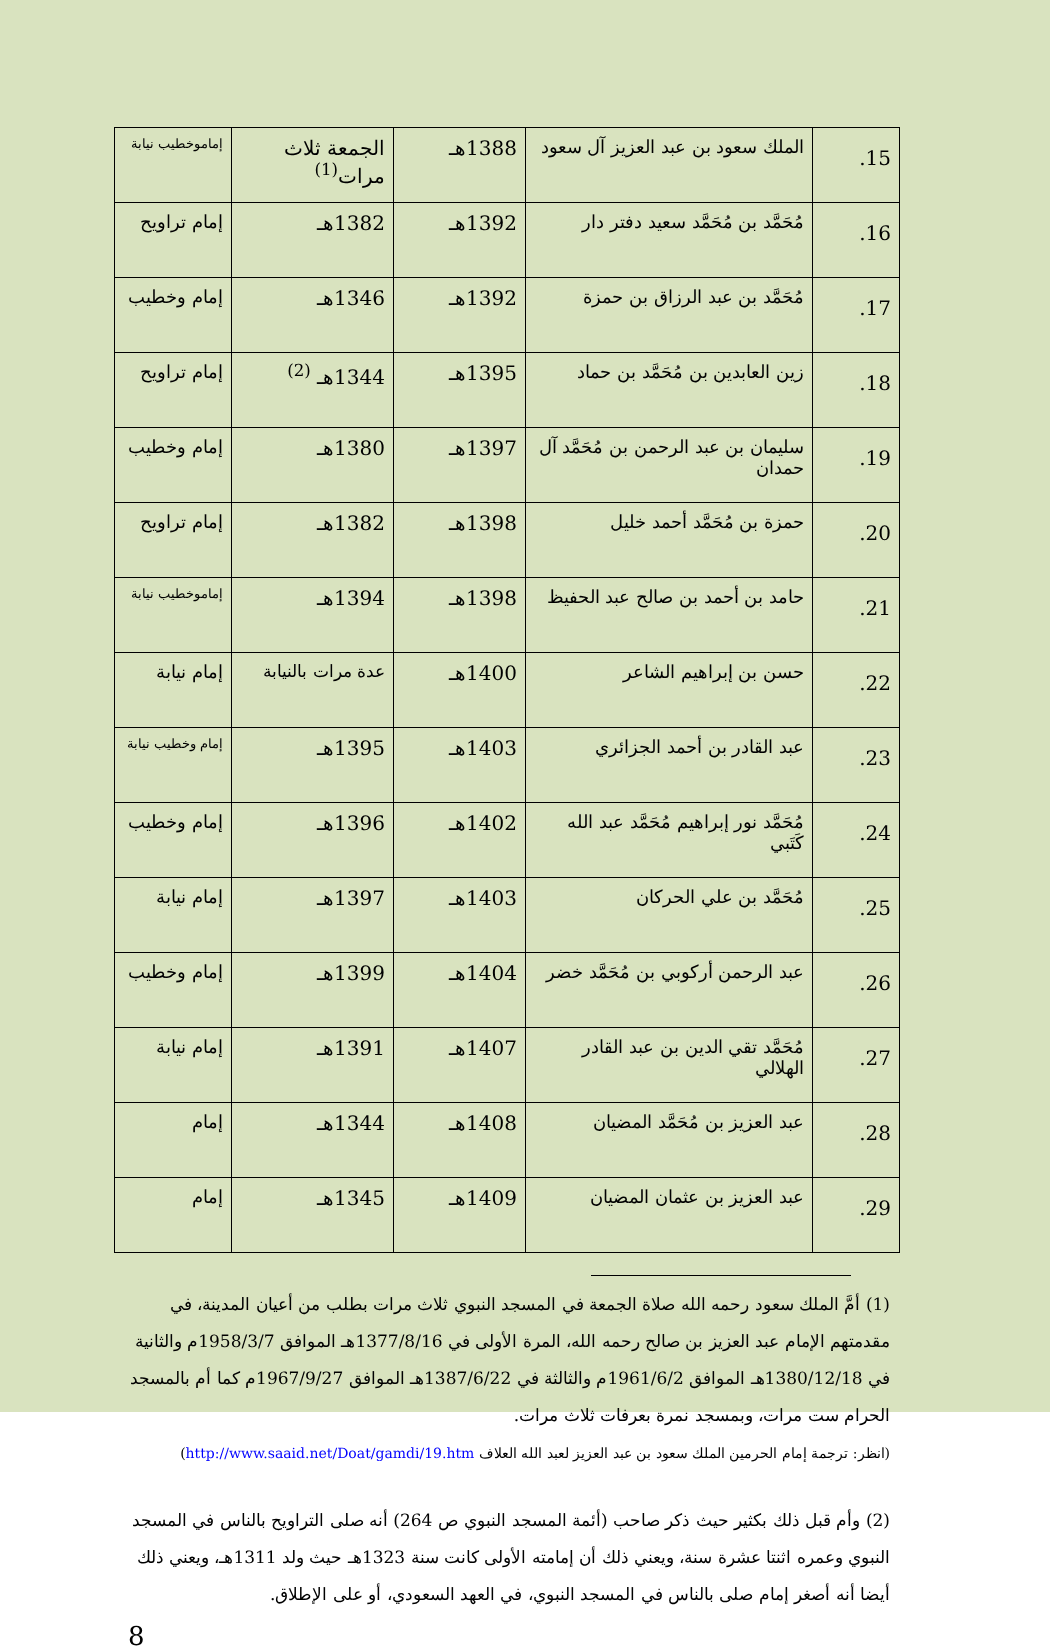| 15. | الملك سعود بن عبد العزيز آل سعود | 1388هـ | الجمعة ثلاث مرات<sup>(1)</sup> | إماموخطيب نيابة |
| 16. | مُحَمَّد بن مُحَمَّد سعيد دفتر دار | 1392هـ | 1382هـ | إمام تراويح |
| 17. | مُحَمَّد بن عبد الرزاق بن حمزة | 1392هـ | 1346هـ | إمام وخطيب |
| 18. | زين العابدين بن مُحَمَّد بن حماد | 1395هـ | 1344هـ <sup>(2)</sup> | إمام تراويح |
| 19. | سليمان بن عبد الرحمن بن مُحَمَّد آل حمدان | 1397هـ | 1380هـ | إمام وخطيب |
| 20. | حمزة بن مُحَمَّد أحمد خليل | 1398هـ | 1382هـ | إمام تراويح |
| 21. | حامد بن أحمد بن صالح عبد الحفيظ | 1398هـ | 1394هـ | إماموخطيب نيابة |
| 22. | حسن بن إبراهيم الشاعر | 1400هـ | عدة مرات بالنيابة | إمام نيابة |
| 23. | عبد القادر بن أحمد الجزائري | 1403هـ | 1395هـ | إمام وخطيب نيابة |
| 24. | مُحَمَّد نور إبراهيم مُحَمَّد عبد الله كَتَبي | 1402هـ | 1396هـ | إمام وخطيب |
| 25. | مُحَمَّد بن علي الحركان | 1403هـ | 1397هـ | إمام نيابة |
| 26. | عبد الرحمن أركوبي بن مُحَمَّد خضر | 1404هـ | 1399هـ | إمام وخطيب |
| 27. | مُحَمَّد تقي الدين بن عبد القادر الهلالي | 1407هـ | 1391هـ | إمام نيابة |
| 28. | عبد العزيز بن مُحَمَّد المضيان | 1408هـ | 1344هـ | إمام |
| 29. | عبد العزيز بن عثمان المضيان | 1409هـ | 1345هـ | إمام |
(1) أمَّ الملك سعود رحمه الله صلاة الجمعة في المسجد النبوي ثلاث مرات بطلب من أعيان المدينة، في مقدمتهم الإمام عبد العزيز بن صالح رحمه الله، المرة الأولى في 1377/8/16هـ الموافق 1958/3/7م والثانية في 1380/12/18هـ الموافق 1961/6/2م والثالثة في 1387/6/22هـ الموافق 1967/9/27م كما أم بالمسجد الحرام ست مرات، وبمسجد نمرة بعرفات ثلاث مرات.
(انظر: ترجمة إمام الحرمين الملك سعود بن عبد العزيز لعبد الله العلاف http://www.saaid.net/Doat/gamdi/19.htm)
(2) وأم قبل ذلك بكثير حيث ذكر صاحب (أئمة المسجد النبوي ص 264) أنه صلى التراويح بالناس في المسجد النبوي وعمره اثنتا عشرة سنة، ويعني ذلك أن إمامته الأولى كانت سنة 1323هـ حيث ولد 1311هـ، ويعني ذلك أيضا أنه أصغر إمام صلى بالناس في المسجد النبوي، في العهد السعودي، أو على الإطلاق.
8